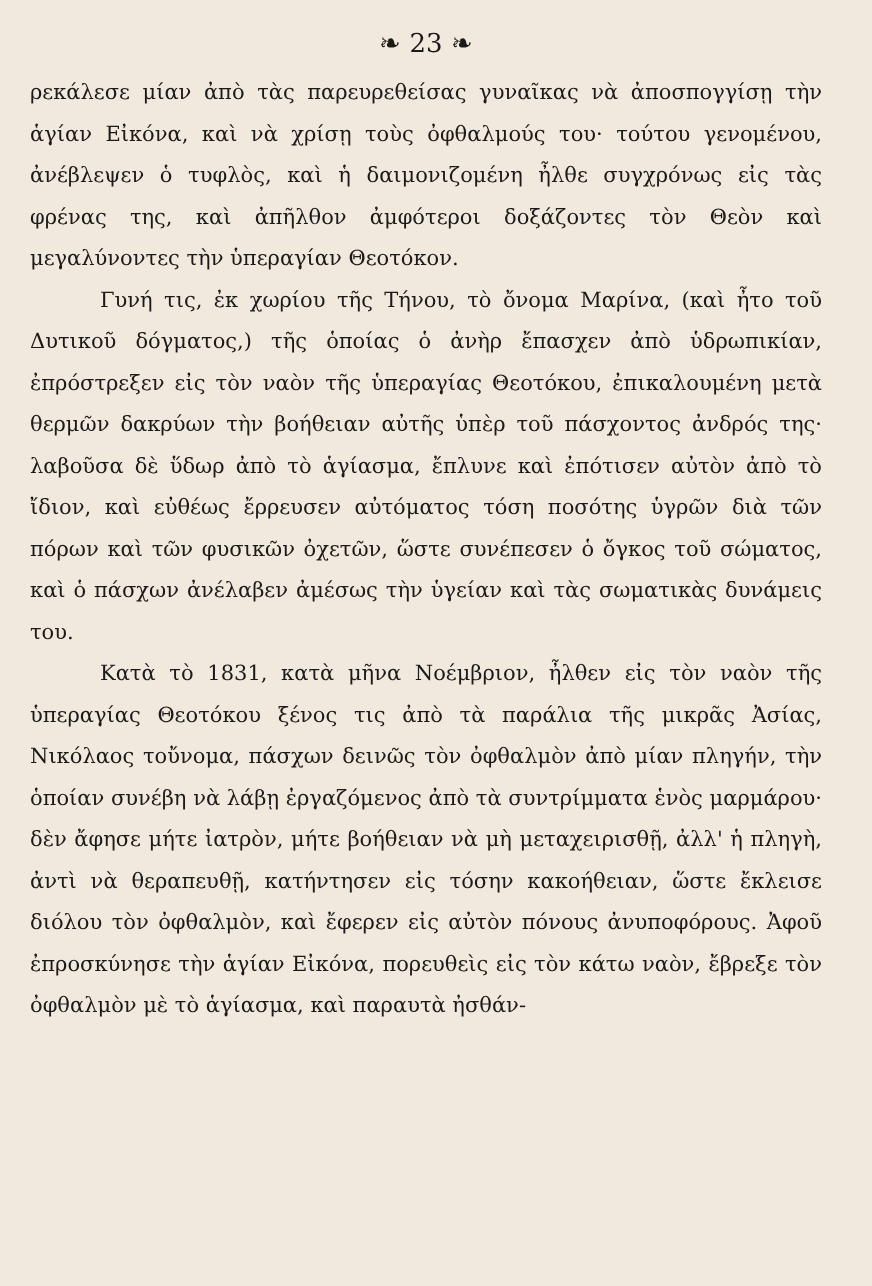❧ 23 ❧
ρεκάλεσε μίαν ἀπὸ τὰς παρευρεθείσας γυναῖκας νὰ ἀποσπογγίσῃ τὴν ἁγίαν Εἰκόνα, καὶ νὰ χρίσῃ τοὺς ὀφθαλμούς του· τούτου γενομένου, ἀνέβλεψεν ὁ τυφλὸς, καὶ ἡ δαιμονιζομένη ἦλθε συγχρόνως εἰς τὰς φρένας της, καὶ ἀπῆλθον ἀμφότεροι δοξάζοντες τὸν Θεὸν καὶ μεγαλύνοντες τὴν ὑπεραγίαν Θεοτόκον.
Γυνή τις, ἐκ χωρίου τῆς Τήνου, τὸ ὄνομα Μαρίνα, (καὶ ἦτο τοῦ Δυτικοῦ δόγματος,) τῆς ὁποίας ὁ ἀνὴρ ἔπασχεν ἀπὸ ὑδρωπικίαν, ἐπρόστρεξεν εἰς τὸν ναὸν τῆς ὑπεραγίας Θεοτόκου, ἐπικαλουμένη μετὰ θερμῶν δακρύων τὴν βοήθειαν αὐτῆς ὑπὲρ τοῦ πάσχοντος ἀνδρός της· λαβοῦσα δὲ ὕδωρ ἀπὸ τὸ ἁγίασμα, ἔπλυνε καὶ ἐπότισεν αὐτὸν ἀπὸ τὸ ἴδιον, καὶ εὐθέως ἔρρευσεν αὐτόματος τόση ποσότης ὑγρῶν διὰ τῶν πόρων καὶ τῶν φυσικῶν ὀχετῶν, ὥστε συνέπεσεν ὁ ὄγκος τοῦ σώματος, καὶ ὁ πάσχων ἀνέλαβεν ἀμέσως τὴν ὑγείαν καὶ τὰς σωματικὰς δυνάμεις του.
Κατὰ τὸ 1831, κατὰ μῆνα Νοέμβριον, ἦλθεν εἰς τὸν ναὸν τῆς ὑπεραγίας Θεοτόκου ξένος τις ἀπὸ τὰ παράλια τῆς μικρᾶς Ἀσίας, Νικόλαος τοὔνομα, πάσχων δεινῶς τὸν ὀφθαλμὸν ἀπὸ μίαν πληγήν, τὴν ὁποίαν συνέβη νὰ λάβῃ ἐργαζόμενος ἀπὸ τὰ συντρίμματα ἑνὸς μαρμάρου· δὲν ἄφησε μήτε ἰατρὸν, μήτε βοήθειαν νὰ μὴ μεταχειρισθῇ, ἀλλ' ἡ πληγὴ, ἀντὶ νὰ θεραπευθῇ, κατήντησεν εἰς τόσην κακοήθειαν, ὥστε ἔκλεισε διόλου τὸν ὀφθαλμὸν, καὶ ἔφερεν εἰς αὐτὸν πόνους ἀνυποφόρους. Ἀφοῦ ἐπροσκύνησε τὴν ἁγίαν Εἰκόνα, πορευθεὶς εἰς τὸν κάτω ναὸν, ἔβρεξε τὸν ὀφθαλμὸν μὲ τὸ ἁγίασμα, καὶ παραυτὰ ἠσθάν-